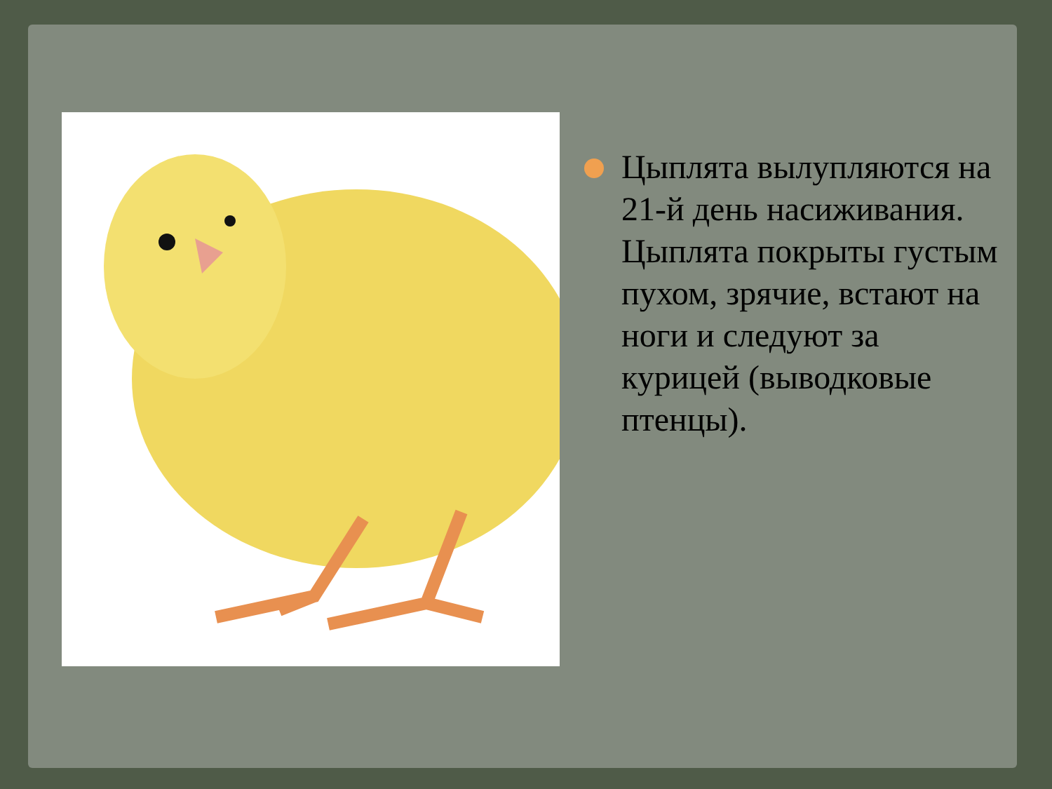Цыплята вылупляются на 21-й день насиживания. Цыплята покрыты густым пухом, зрячие, встают на ноги и следуют за курицей (выводковые птенцы).